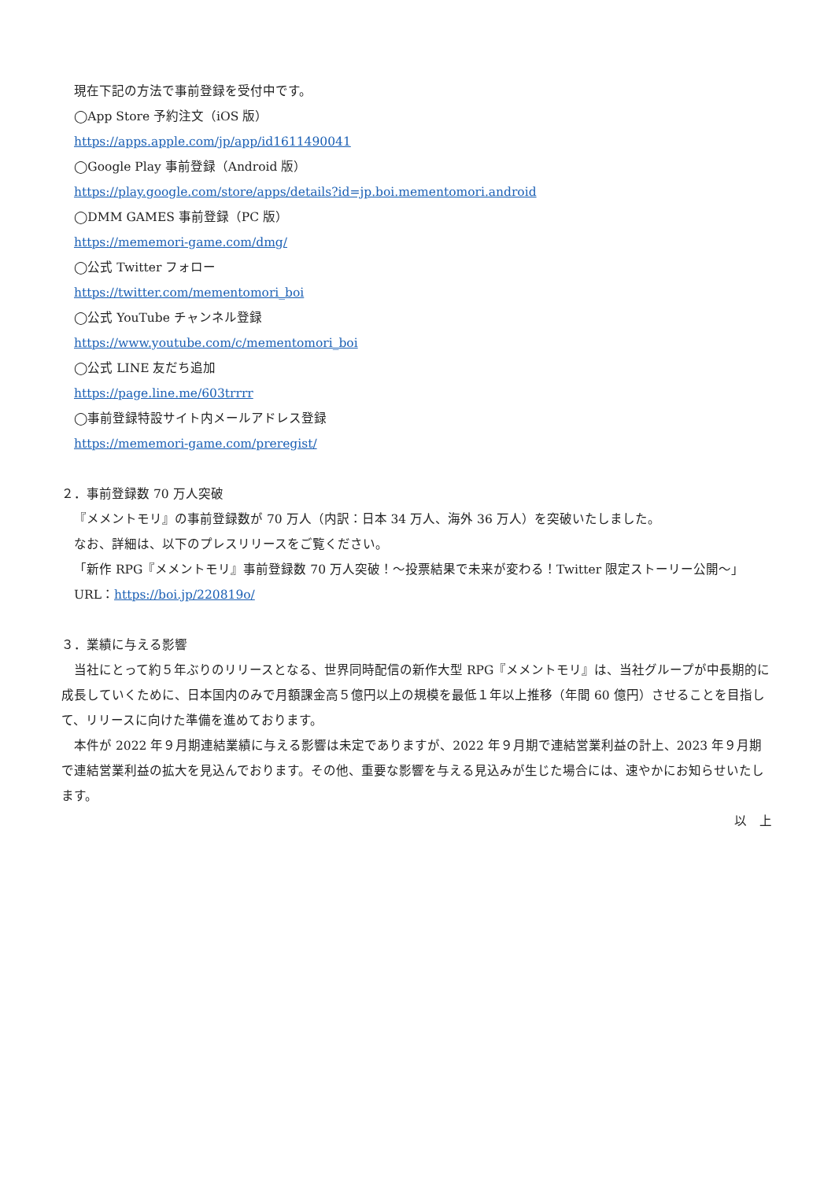現在下記の方法で事前登録を受付中です。
◯App Store 予約注文（iOS 版）
https://apps.apple.com/jp/app/id1611490041
◯Google Play 事前登録（Android 版）
https://play.google.com/store/apps/details?id=jp.boi.mementomori.android
◯DMM GAMES 事前登録（PC 版）
https://mememori-game.com/dmg/
◯公式 Twitter フォロー
https://twitter.com/mementomori_boi
◯公式 YouTube チャンネル登録
https://www.youtube.com/c/mementomori_boi
◯公式 LINE 友だち追加
https://page.line.me/603trrrr
◯事前登録特設サイト内メールアドレス登録
https://mememori-game.com/preregist/
２．事前登録数 70 万人突破
『メメントモリ』の事前登録数が 70 万人（内訳：日本 34 万人、海外 36 万人）を突破いたしました。
なお、詳細は、以下のプレスリリースをご覧ください。
「新作 RPG『メメントモリ』事前登録数 70 万人突破！～投票結果で未来が変わる！Twitter 限定ストーリー公開～」
URL：https://boi.jp/220819o/
３．業績に与える影響
　当社にとって約５年ぶりのリリースとなる、世界同時配信の新作大型 RPG『メメントモリ』は、当社グループが中長期的に成長していくために、日本国内のみで月額課金高５億円以上の規模を最低１年以上推移（年間 60 億円）させることを目指して、リリースに向けた準備を進めております。
　本件が 2022 年９月期連結業績に与える影響は未定でありますが、2022 年９月期で連結営業利益の計上、2023 年９月期で連結営業利益の拡大を見込んでおります。その他、重要な影響を与える見込みが生じた場合には、速やかにお知らせいたします。
以　上